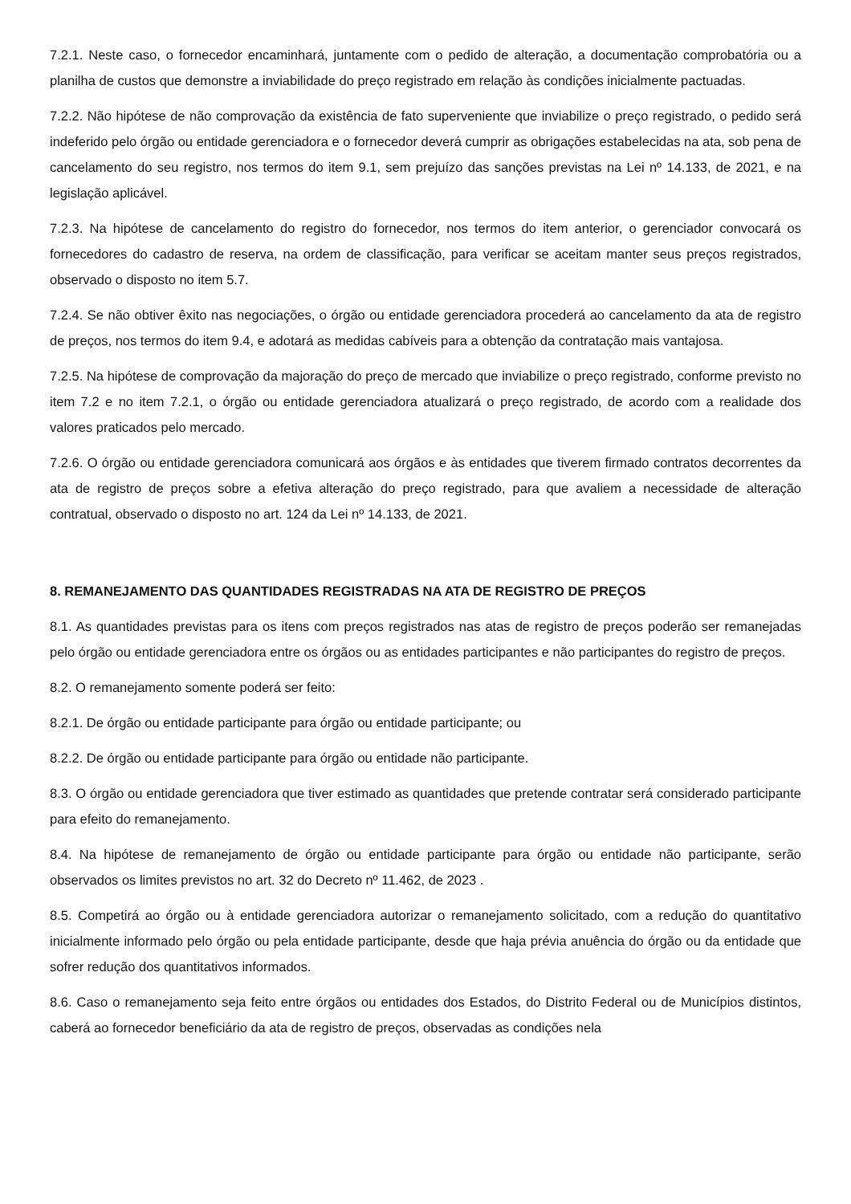7.2.1. Neste caso, o fornecedor encaminhará, juntamente com o pedido de alteração, a documentação comprobatória ou a planilha de custos que demonstre a inviabilidade do preço registrado em relação às condições inicialmente pactuadas.
7.2.2. Não hipótese de não comprovação da existência de fato superveniente que inviabilize o preço registrado, o pedido será indeferido pelo órgão ou entidade gerenciadora e o fornecedor deverá cumprir as obrigações estabelecidas na ata, sob pena de cancelamento do seu registro, nos termos do item 9.1, sem prejuízo das sanções previstas na Lei nº 14.133, de 2021, e na legislação aplicável.
7.2.3. Na hipótese de cancelamento do registro do fornecedor, nos termos do item anterior, o gerenciador convocará os fornecedores do cadastro de reserva, na ordem de classificação, para verificar se aceitam manter seus preços registrados, observado o disposto no item 5.7.
7.2.4. Se não obtiver êxito nas negociações, o órgão ou entidade gerenciadora procederá ao cancelamento da ata de registro de preços, nos termos do item 9.4, e adotará as medidas cabíveis para a obtenção da contratação mais vantajosa.
7.2.5. Na hipótese de comprovação da majoração do preço de mercado que inviabilize o preço registrado, conforme previsto no item 7.2 e no item 7.2.1, o órgão ou entidade gerenciadora atualizará o preço registrado, de acordo com a realidade dos valores praticados pelo mercado.
7.2.6. O órgão ou entidade gerenciadora comunicará aos órgãos e às entidades que tiverem firmado contratos decorrentes da ata de registro de preços sobre a efetiva alteração do preço registrado, para que avaliem a necessidade de alteração contratual, observado o disposto no art. 124 da Lei nº 14.133, de 2021.
8. REMANEJAMENTO DAS QUANTIDADES REGISTRADAS NA ATA DE REGISTRO DE PREÇOS
8.1. As quantidades previstas para os itens com preços registrados nas atas de registro de preços poderão ser remanejadas pelo órgão ou entidade gerenciadora entre os órgãos ou as entidades participantes e não participantes do registro de preços.
8.2. O remanejamento somente poderá ser feito:
8.2.1. De órgão ou entidade participante para órgão ou entidade participante; ou
8.2.2. De órgão ou entidade participante para órgão ou entidade não participante.
8.3. O órgão ou entidade gerenciadora que tiver estimado as quantidades que pretende contratar será considerado participante para efeito do remanejamento.
8.4. Na hipótese de remanejamento de órgão ou entidade participante para órgão ou entidade não participante, serão observados os limites previstos no art. 32 do Decreto nº 11.462, de 2023 .
8.5. Competirá ao órgão ou à entidade gerenciadora autorizar o remanejamento solicitado, com a redução do quantitativo inicialmente informado pelo órgão ou pela entidade participante, desde que haja prévia anuência do órgão ou da entidade que sofrer redução dos quantitativos informados.
8.6. Caso o remanejamento seja feito entre órgãos ou entidades dos Estados, do Distrito Federal ou de Municípios distintos, caberá ao fornecedor beneficiário da ata de registro de preços, observadas as condições nela